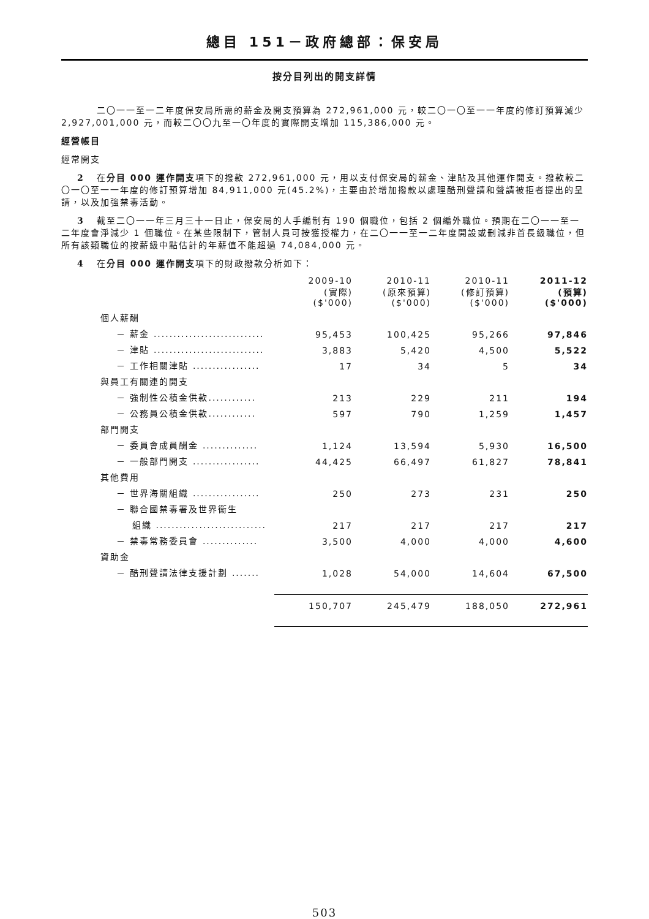總目 151－政府總部：保安局
按分目列出的開支詳情
二〇一一至一二年度保安局所需的薪金及開支預算為 272,961,000 元，較二〇一〇至一一年度的修訂預算減少 2,927,001,000 元，而較二〇〇九至一〇年度的實際開支增加 115,386,000 元。
經營帳目
經常開支
2 在分目 000 運作開支項下的撥款 272,961,000 元，用以支付保安局的薪金、津貼及其他運作開支。撥款較二〇一〇至一一年度的修訂預算增加 84,911,000 元(45.2%)，主要由於增加撥款以處理酷刑聲請和聲請被拒者提出的呈請，以及加強禁毒活動。
3 截至二〇一一年三月三十一日止，保安局的人手編制有 190 個職位，包括 2 個編外職位。預期在二〇一一至一二年度會淨減少 1 個職位。在某些限制下，管制人員可按獲授權力，在二〇一一至一二年度開設或刪減非首長級職位，但所有該類職位的按薪級中點估計的年薪值不能超過 74,084,000 元。
4 在分目 000 運作開支項下的財政撥款分析如下：
| | 2009-10 (實際) ($'000) | 2010-11 (原來預算) ($'000) | 2010-11 (修訂預算) ($'000) | 2011-12 (預算) ($'000) |
| --- | --- | --- | --- | --- |
| 個人薪酬 | | | | |
| － 薪金 ............................ | 95,453 | 100,425 | 95,266 | 97,846 |
| － 津貼 ............................ | 3,883 | 5,420 | 4,500 | 5,522 |
| － 工作相關津貼 ................. | 17 | 34 | 5 | 34 |
| 與員工有關連的開支 | | | | |
| － 強制性公積金供款............ | 213 | 229 | 211 | 194 |
| － 公務員公積金供款............ | 597 | 790 | 1,259 | 1,457 |
| 部門開支 | | | | |
| － 委員會成員酬金 .............. | 1,124 | 13,594 | 5,930 | 16,500 |
| － 一般部門開支 ................. | 44,425 | 66,497 | 61,827 | 78,841 |
| 其他費用 | | | | |
| － 世界海關組織 ................. | 250 | 273 | 231 | 250 |
| － 聯合國禁毒署及世界衞生 | | | | |
| 組織 ............................ | 217 | 217 | 217 | 217 |
| － 禁毒常務委員會 .............. | 3,500 | 4,000 | 4,000 | 4,600 |
| 資助金 | | | | |
| － 酷刑聲請法律支援計劃 ....... | 1,028 | 54,000 | 14,604 | 67,500 |
| | 150,707 | 245,479 | 188,050 | 272,961 |
503